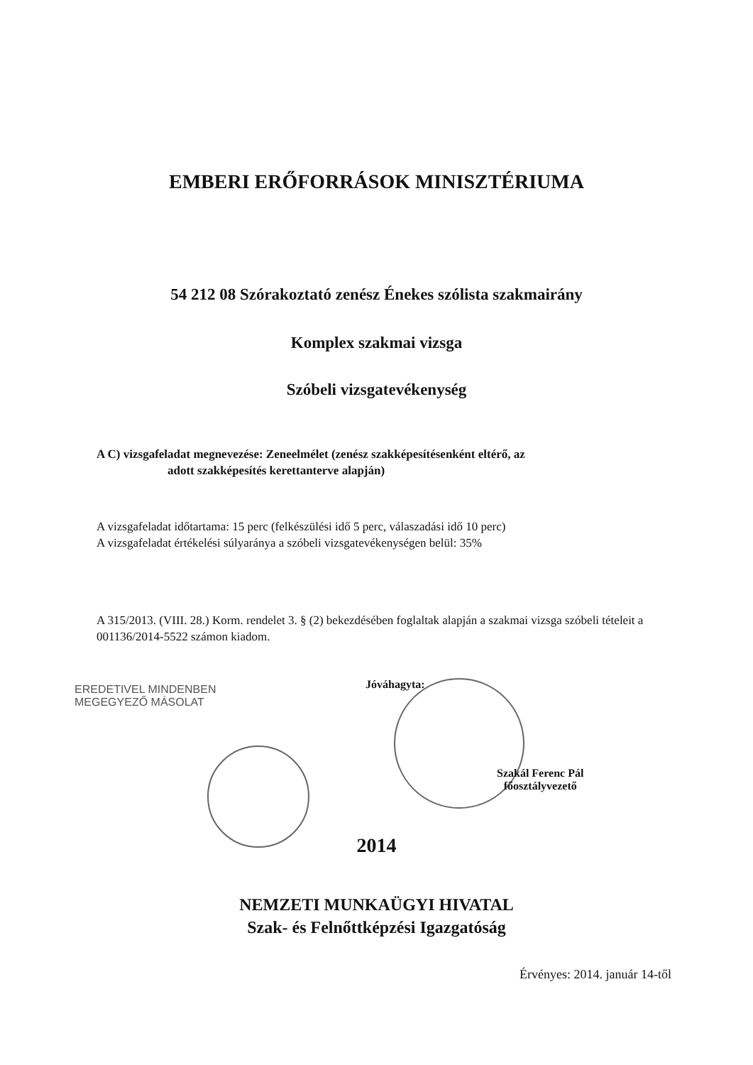EMBERI ERŐFORRÁSOK MINISZTÉRIUMA
54 212 08 Szórakoztató zenész Énekes szólista szakmairány
Komplex szakmai vizsga
Szóbeli vizsgatevékenység
A C) vizsgafeladat megnevezése: Zeneelmélet (zenész szakképesítésenként eltérő, az
adott szakképesítés kerettanterve alapján)
A vizsgafeladat időtartama: 15 perc (felkészülési idő 5 perc, válaszadási idő 10 perc)
A vizsgafeladat értékelési súlyaránya a szóbeli vizsgatevékenységen belül: 35%
A 315/2013. (VIII. 28.) Korm. rendelet 3. § (2) bekezdésében foglaltak alapján a szakmai vizsga szóbeli tételeit a 001136/2014-5522 számon kiadom.
EREDETIVEL MINDENBEN
MEGEGYEZŐ MÁSOLAT
Jóváhagyta:
Szakál Ferenc Pál
főosztályvezető
2014
NEMZETI MUNKAÜGYI HIVATAL
Szak- és Felnőttképzési Igazgatóság
Érvényes: 2014. január 14-től